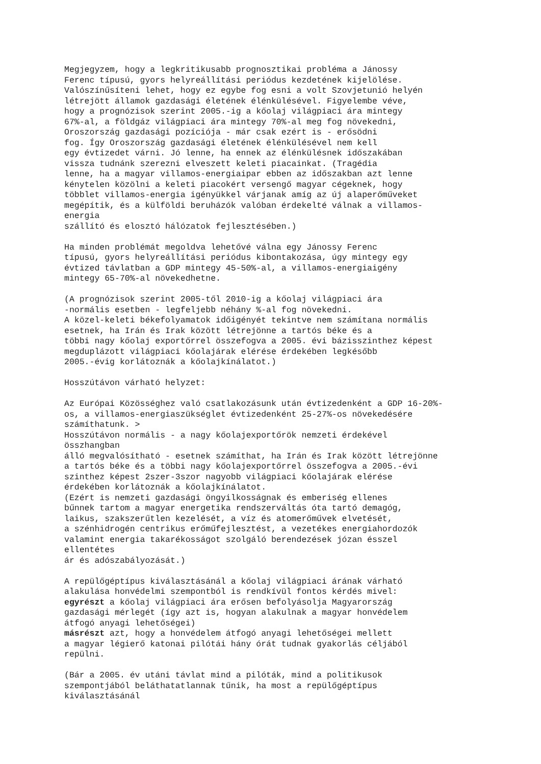Megjegyzem, hogy a legkritikusabb prognosztikai probléma a Jánossy Ferenc típusú, gyors helyreállítási periódus kezdetének kijelölése. Valószínűsíteni lehet, hogy ez egybe fog esni a volt Szovjetunió helyén létrejött államok gazdasági életének élénkülésével. Figyelembe véve, hogy a prognózisok szerint 2005.-ig a kőolaj világpiaci ára mintegy 67%-al, a földgáz világpiaci ára mintegy 70%-al meg fog növekedni, Oroszország gazdasági pozíciója - már csak ezért is - erősödni fog. Így Oroszország gazdasági életének élénkülésével nem kell egy évtizedet várni. Jó lenne, ha ennek az élénkülésnek időszakában vissza tudnánk szerezni elveszett keleti piacainkat. (Tragédia lenne, ha a magyar villamos-energiaipar ebben az időszakban azt lenne kénytelen közölni a keleti piacokért versengő magyar cégeknek, hogy többlet villamos-energia igényükkel várjanak amíg az új alaperőműveket megépítik, és a külföldi beruházók valóban érdekelté válnak a villamos- energia szállító és elosztó hálózatok fejlesztésében.)
Ha minden problémát megoldva lehetővé válna egy Jánossy Ferenc típusú, gyors helyreállítási periódus kibontakozása, úgy mintegy egy évtized távlatban a GDP mintegy 45-50%-al, a villamos-energiaigény mintegy 65-70%-al növekedhetne.
(A prognózisok szerint 2005-től 2010-ig a kőolaj világpiaci ára -normális esetben - legfeljebb néhány %-al fog növekedni. A közel-keleti békefolyamatok időigényét tekintve nem számítana normális esetnek, ha Irán és Irak között létrejönne a tartós béke és a többi nagy kőolaj exportőrrel összefogva a 2005. évi bázisszinthez képest megduplázott világpiaci kőolajárak elérése érdekében legkésőbb 2005.-évig korlátoznák a kőolajkínálatot.)
Hosszútávon várható helyzet:
Az Európai Közösséghez való csatlakozásunk után évtizedenként a GDP 16-20%- os, a villamos-energiaszükséglet évtizedenként 25-27%-os növekedésére számíthatunk. > Hosszútávon normális - a nagy kőolajexportőrök nemzeti érdekével összhangban álló megvalósítható - esetnek számíthat, ha Irán és Irak között létrejönne a tartós béke és a többi nagy kőolajexportőrrel összefogva a 2005.-évi szinthez képest 2szer-3szor nagyobb világpiaci kőolajárak elérése érdekében korlátoznák a kőolajkínálatot. (Ezért is nemzeti gazdasági öngyilkosságnak és emberiség ellenes bűnnek tartom a magyar energetika rendszerváltás óta tartó demagóg, laikus, szakszerűtlen kezelését, a víz és atomerőművek elvetését, a szénhidrogén centrikus erőműfejlesztést, a vezetékes energiahordozók valamint energia takarékosságot szolgáló berendezések józan ésszel ellentétes ár és adószabályozását.)
A repülőgéptípus kiválasztásánál a kőolaj világpiaci árának várható alakulása honvédelmi szempontból is rendkívül fontos kérdés mivel: egyrészt a kőolaj világpiaci ára erősen befolyásolja Magyarország gazdasági mérlegét (így azt is, hogyan alakulnak a magyar honvédelem átfogó anyagi lehetőségei) másrészt azt, hogy a honvédelem átfogó anyagi lehetőségei mellett a magyar légierő katonai pilótái hány órát tudnak gyakorlás céljából repülni.
(Bár a 2005. év utáni távlat mind a pilóták, mind a politikusok szempontjából beláthatatlannak tűnik, ha most a repülőgéptípus kiválasztásánál